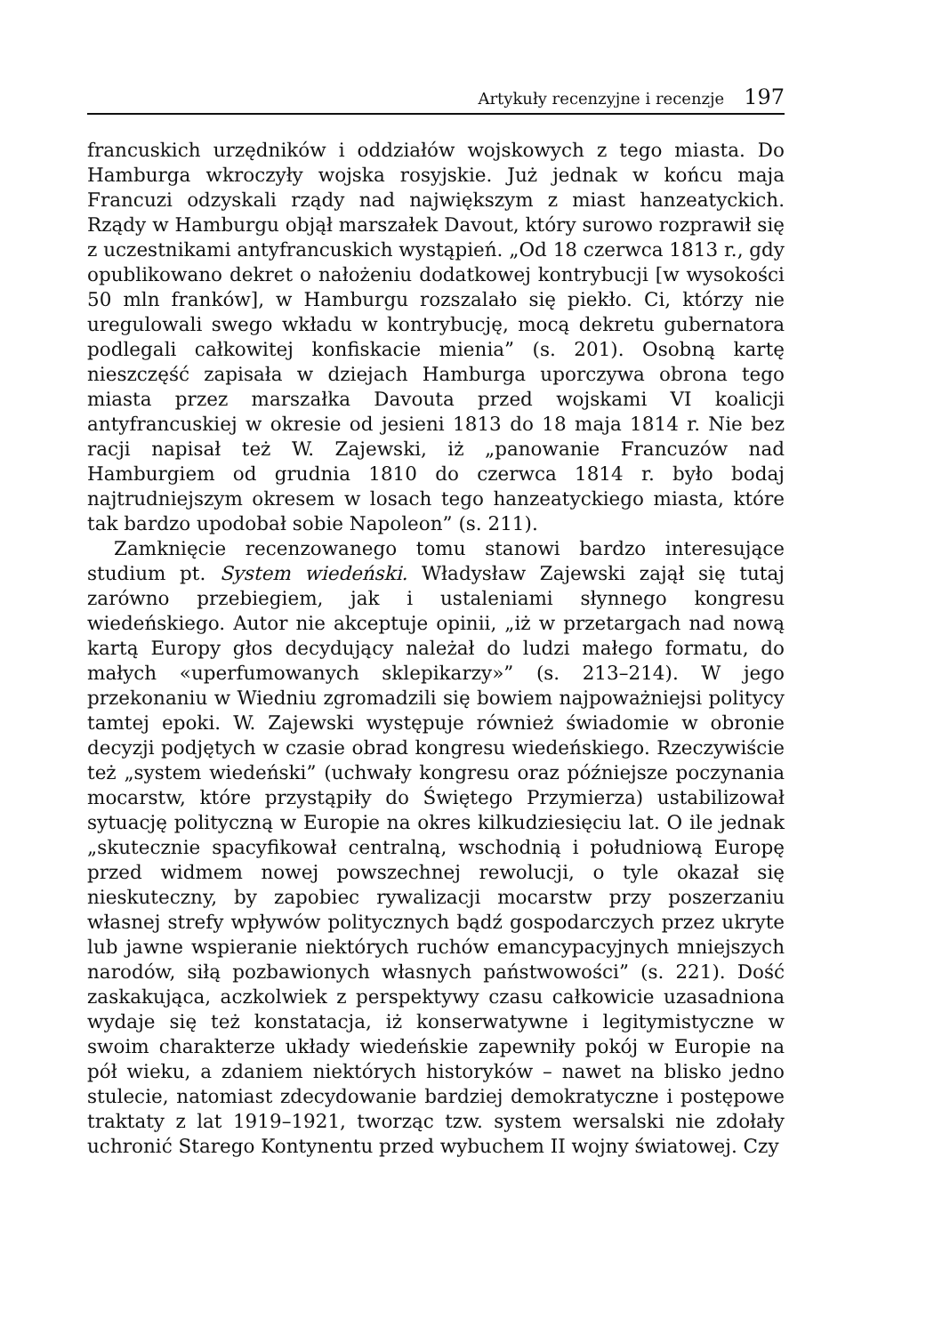Artykuły recenzyjne i recenzje 197
francuskich urzędników i oddziałów wojskowych z tego miasta. Do Hamburga wkroczyły wojska rosyjskie. Już jednak w końcu maja Francuzi odzyskali rządy nad największym z miast hanzeatyckich. Rządy w Hamburgu objął marszałek Davout, który surowo rozprawił się z uczestnikami antyfrancuskich wystąpień. „Od 18 czerwca 1813 r., gdy opublikowano dekret o nałożeniu dodatkowej kontrybucji [w wysokości 50 mln franków], w Hamburgu rozszalało się piekło. Ci, którzy nie uregulowali swego wkładu w kontrybucję, mocą dekretu gubernatora podlegali całkowitej konfiskacie mienia” (s. 201). Osobną kartę nieszczęść zapisała w dziejach Hamburga uporczywa obrona tego miasta przez marszałka Davouta przed wojskami VI koalicji antyfrancuskiej w okresie od jesieni 1813 do 18 maja 1814 r. Nie bez racji napisał też W. Zajewski, iż „panowanie Francuzów nad Hamburgiem od grudnia 1810 do czerwca 1814 r. było bodaj najtrudniejszym okresem w losach tego hanzeatyckiego miasta, które tak bardzo upodobał sobie Napoleon” (s. 211).
Zamknięcie recenzowanego tomu stanowi bardzo interesujące studium pt. System wiedeński. Władysław Zajewski zajął się tutaj zarówno przebiegiem, jak i ustaleniami słynnego kongresu wiedeńskiego. Autor nie akceptuje opinii, „iż w przetargach nad nową kartą Europy głos decydujący należał do ludzi małego formatu, do małych «uperfumowanych sklepikarzy»” (s. 213–214). W jego przekonaniu w Wiedniu zgromadzili się bowiem najpoważniejsi politycy tamtej epoki. W. Zajewski występuje również świadomie w obronie decyzji podjętych w czasie obrad kongresu wiedeńskiego. Rzeczywiście też „system wiedeński” (uchwały kongresu oraz późniejsze poczynania mocarstw, które przystąpiły do Świętego Przymierza) ustabilizował sytuację polityczną w Europie na okres kilkudziesięciu lat. O ile jednak „skutecznie spacyfikował centralną, wschodnią i południową Europę przed widmem nowej powszechnej rewolucji, o tyle okazał się nieskuteczny, by zapobiec rywalizacji mocarstw przy poszerzaniu własnej strefy wpływów politycznych bądź gospodarczych przez ukryte lub jawne wspieranie niektórych ruchów emancypacyjnych mniejszych narodów, siłą pozbawionych własnych państwowości” (s. 221). Dość zaskakująca, aczkolwiek z perspektywy czasu całkowicie uzasadniona wydaje się też konstatacja, iż konserwatywne i legitymistyczne w swoim charakterze układy wiedeńskie zapewniły pokój w Europie na pół wieku, a zdaniem niektórych historyków – nawet na blisko jedno stulecie, natomiast zdecydowanie bardziej demokratyczne i postępowe traktaty z lat 1919–1921, tworząc tzw. system wersalski nie zdołały uchronić Starego Kontynentu przed wybuchem II wojny światowej. Czy